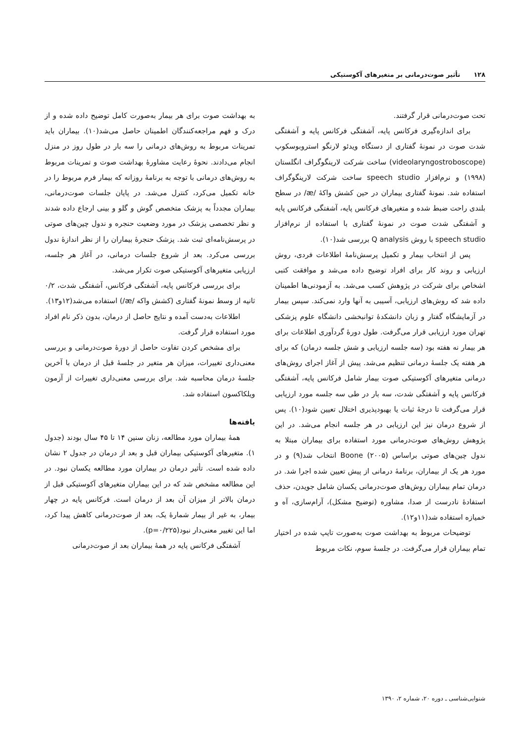۱۲۸ تأثیر صوت‌درمانی بر متغیرهای آکوستیکی
تحت صوت‌درمانی قرار گرفتند.
برای اندازه‌گیری فرکانس پایه، آشفتگی فرکانس پایه و آشفتگی شدت صوت در نمونۀ گفتاری از دستگاه ویدئو لارنگو استروبوسکوپ (videolaryngostroboscope) ساخت شرکت لارینگوگراف انگلستان (۱۹۹۸) و نرم‌افزار speech studio ساخت شرکت لارینگوگراف استفاده شد. نمونۀ گفتاری بیماران در حین کشش واکۀ /æ/ در سطح بلندی راحت ضبط شده و متغیرهای فرکانس پایه، آشفتگی فرکانس پایه و آشفتگی شدت صوت در نمونۀ گفتاری با استفاده از نرم‌افزار speech studio با روش Q analysis بررسی شد(۱۰).
پس از انتخاب بیمار و تکمیل پرسش‌نامۀ اطلاعات فردی، روش ارزیابی و روند کار برای افراد توضیح داده می‌شد و موافقت کتبی اشخاص برای شرکت در پژوهش کسب می‌شد. به آزمودنی‌ها اطمینان داده شد که روش‌های ارزیابی، آسیبی به آنها وارد نمی‌کند. سپس بیمار در آزمایشگاه گفتار و زبان دانشکدۀ توانبخشی دانشگاه علوم پزشکی تهران مورد ارزیابی قرار می‌گرفت. طول دورۀ گردآوری اطلاعات برای هر بیمار نه هفته بود (سه جلسه ارزیابی و شش جلسه درمان) که برای هر هفته یک جلسۀ درمانی تنظیم می‌شد. پیش از آغاز اجرای روش‌های درمانی متغیرهای آکوستیکی صوت بیمار شامل فرکانس پایه، آشفتگی فرکانس پایه و آشفتگی شدت، سه بار در طی سه جلسه مورد ارزیابی قرار می‌گرفت تا درجۀ ثبات یا بهبودپذیری اختلال تعیین شود(۱۰). پس از شروع درمان نیز این ارزیابی در هر جلسه انجام می‌شد. در این پژوهش روش‌های صوت‌درمانی مورد استفاده برای بیماران مبتلا به ندول چین‌های صوتی براساس Boone (۲۰۰۵) انتخاب شد(۹) و در مورد هر یک از بیماران، برنامۀ درمانی از پیش تعیین شده اجرا شد. در درمان تمام بیماران روش‌های صوت‌درمانی یکسان شامل جویدن، حذف استفادۀ نادرست از صدا، مشاوره (توضیح مشکل)، آرام‌سازی، آه و خمیازه استفاده شد(۱۱و۱۲).
توضیحات مربوط به بهداشت صوت به‌صورت تایپ شده در اختیار تمام بیماران قرار می‌گرفت. در جلسۀ سوم، نکات مربوط
به بهداشت صوت برای هر بیمار به‌صورت کامل توضیح داده شده و از درک و فهم مراجعه‌کنندگان اطمینان حاصل می‌شد(۱۰). بیماران باید تمرینات مربوط به روش‌های درمانی را سه بار در طول روز در منزل انجام می‌دادند. نحوۀ رعایت مشاورۀ بهداشت صوت و تمرینات مربوط به روش‌های درمانی با توجه به برنامۀ روزانه که بیمار فرم مربوط را در خانه تکمیل می‌کرد، کنترل می‌شد. در پایان جلسات صوت‌درمانی، بیماران مجدداً به پزشک متخصص گوش و گلو و بینی ارجاع داده شدند و نظر تخصصی پزشک در مورد وضعیت حنجره و ندول چین‌های صوتی در پرسش‌نامه‌ای ثبت شد. پزشک حنجرۀ بیماران را از نظر اندازۀ ندول بررسی می‌کرد. بعد از شروع جلسات درمانی، در آغاز هر جلسه، ارزیابی متغیرهای آکوستیکی صوت تکرار می‌شد.
برای بررسی فرکانس پایه، آشفتگی فرکانس، آشفتگی شدت، ۰/۲ ثانیه از وسط نمونۀ گفتاری (کشش واکه /æ/) استفاده می‌شد(۱۲و۱۳).
اطلاعات به‌دست آمده و نتایج حاصل از درمان، بدون ذکر نام افراد مورد استفاده قرار گرفت.
برای مشخص کردن تفاوت حاصل از دورۀ صوت‌درمانی و بررسی معنی‌داری تغییرات، میزان هر متغیر در جلسۀ قبل از درمان با آخرین جلسۀ درمان محاسبه شد. برای بررسی معنی‌داری تغییرات از آزمون ویلکاکسون استفاده شد.
یافته‌ها
همۀ بیماران مورد مطالعه، زنان سنین ۱۴ تا ۴۵ سال بودند (جدول ۱). متغیرهای آکوستیکی بیماران قبل و بعد از درمان در جدول ۲ نشان داده شده است. تأثیر درمان در بیماران مورد مطالعه یکسان نبود. در این مطالعه مشخص شد که در این بیماران متغیرهای آکوستیکی قبل از درمان بالاتر از میزان آن بعد از درمان است. فرکانس پایه در چهار بیمار، به غیر از بیمار شمارۀ یک، بعد از صوت‌درمانی کاهش پیدا کرد، اما این تغییر معنی‌دار نبود(p=۰/۲۲۵).
آشفتگی فرکانس پایه در همۀ بیماران بعد از صوت‌درمانی
شنوایی‌شناسی ـ دوره ۲۰، شماره ۲، ۱۳۹۰